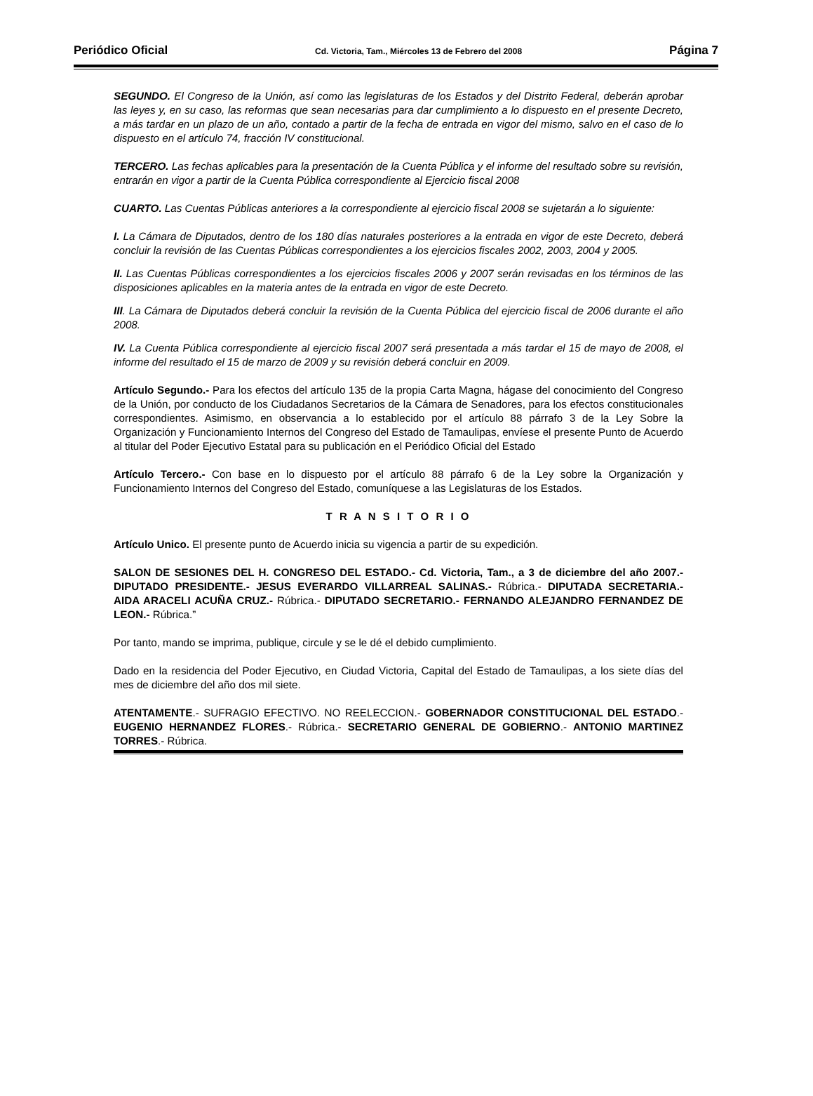Periódico Oficial Cd. Victoria, Tam., Miércoles 13 de Febrero del 2008 Página 7
SEGUNDO. El Congreso de la Unión, así como las legislaturas de los Estados y del Distrito Federal, deberán aprobar las leyes y, en su caso, las reformas que sean necesarias para dar cumplimiento a lo dispuesto en el presente Decreto, a más tardar en un plazo de un año, contado a partir de la fecha de entrada en vigor del mismo, salvo en el caso de lo dispuesto en el artículo 74, fracción IV constitucional.
TERCERO. Las fechas aplicables para la presentación de la Cuenta Pública y el informe del resultado sobre su revisión, entrarán en vigor a partir de la Cuenta Pública correspondiente al Ejercicio fiscal 2008
CUARTO. Las Cuentas Públicas anteriores a la correspondiente al ejercicio fiscal 2008 se sujetarán a lo siguiente:
I. La Cámara de Diputados, dentro de los 180 días naturales posteriores a la entrada en vigor de este Decreto, deberá concluir la revisión de las Cuentas Públicas correspondientes a los ejercicios fiscales 2002, 2003, 2004 y 2005.
II. Las Cuentas Públicas correspondientes a los ejercicios fiscales 2006 y 2007 serán revisadas en los términos de las disposiciones aplicables en la materia antes de la entrada en vigor de este Decreto.
III. La Cámara de Diputados deberá concluir la revisión de la Cuenta Pública del ejercicio fiscal de 2006 durante el año 2008.
IV. La Cuenta Pública correspondiente al ejercicio fiscal 2007 será presentada a más tardar el 15 de mayo de 2008, el informe del resultado el 15 de marzo de 2009 y su revisión deberá concluir en 2009.
Artículo Segundo.- Para los efectos del artículo 135 de la propia Carta Magna, hágase del conocimiento del Congreso de la Unión, por conducto de los Ciudadanos Secretarios de la Cámara de Senadores, para los efectos constitucionales correspondientes. Asimismo, en observancia a lo establecido por el artículo 88 párrafo 3 de la Ley Sobre la Organización y Funcionamiento Internos del Congreso del Estado de Tamaulipas, envíese el presente Punto de Acuerdo al titular del Poder Ejecutivo Estatal para su publicación en el Periódico Oficial del Estado
Artículo Tercero.- Con base en lo dispuesto por el artículo 88 párrafo 6 de la Ley sobre la Organización y Funcionamiento Internos del Congreso del Estado, comuníquese a las Legislaturas de los Estados.
T R A N S I T O R I O
Artículo Unico. El presente punto de Acuerdo inicia su vigencia a partir de su expedición.
SALON DE SESIONES DEL H. CONGRESO DEL ESTADO.- Cd. Victoria, Tam., a 3 de diciembre del año 2007.- DIPUTADO PRESIDENTE.- JESUS EVERARDO VILLARREAL SALINAS.- Rúbrica.- DIPUTADA SECRETARIA.- AIDA ARACELI ACUÑA CRUZ.- Rúbrica.- DIPUTADO SECRETARIO.- FERNANDO ALEJANDRO FERNANDEZ DE LEON.- Rúbrica.”
Por tanto, mando se imprima, publique, circule y se le dé el debido cumplimiento.
Dado en la residencia del Poder Ejecutivo, en Ciudad Victoria, Capital del Estado de Tamaulipas, a los siete días del mes de diciembre del año dos mil siete.
ATENTAMENTE.- SUFRAGIO EFECTIVO. NO REELECCION.- GOBERNADOR CONSTITUCIONAL DEL ESTADO.- EUGENIO HERNANDEZ FLORES.- Rúbrica.- SECRETARIO GENERAL DE GOBIERNO.- ANTONIO MARTINEZ TORRES.- Rúbrica.